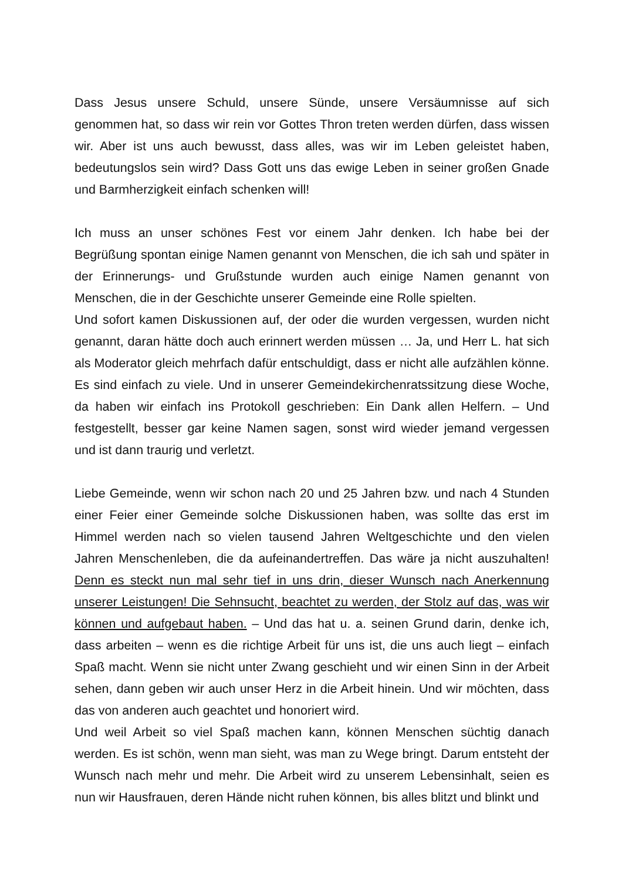Dass Jesus unsere Schuld, unsere Sünde, unsere Versäumnisse auf sich genommen hat, so dass wir rein vor Gottes Thron treten werden dürfen, dass wissen wir. Aber ist uns auch bewusst, dass alles, was wir im Leben geleistet haben, bedeutungslos sein wird? Dass Gott uns das ewige Leben in seiner großen Gnade und Barmherzigkeit einfach schenken will!
Ich muss an unser schönes Fest vor einem Jahr denken. Ich habe bei der Begrüßung spontan einige Namen genannt von Menschen, die ich sah und später in der Erinnerungs- und Grußstunde wurden auch einige Namen genannt von Menschen, die in der Geschichte unserer Gemeinde eine Rolle spielten.
Und sofort kamen Diskussionen auf, der oder die wurden vergessen, wurden nicht genannt, daran hätte doch auch erinnert werden müssen … Ja, und Herr L. hat sich als Moderator gleich mehrfach dafür entschuldigt, dass er nicht alle aufzählen könne. Es sind einfach zu viele. Und in unserer Gemeindekirchenratssitzung diese Woche, da haben wir einfach ins Protokoll geschrieben: Ein Dank allen Helfern. – Und festgestellt, besser gar keine Namen sagen, sonst wird wieder jemand vergessen und ist dann traurig und verletzt.
Liebe Gemeinde, wenn wir schon nach 20 und 25 Jahren bzw. und nach 4 Stunden einer Feier einer Gemeinde solche Diskussionen haben, was sollte das erst im Himmel werden nach so vielen tausend Jahren Weltgeschichte und den vielen Jahren Menschenleben, die da aufeinandertreffen. Das wäre ja nicht auszuhalten! Denn es steckt nun mal sehr tief in uns drin, dieser Wunsch nach Anerkennung unserer Leistungen! Die Sehnsucht, beachtet zu werden, der Stolz auf das, was wir können und aufgebaut haben. – Und das hat u. a. seinen Grund darin, denke ich, dass arbeiten – wenn es die richtige Arbeit für uns ist, die uns auch liegt – einfach Spaß macht. Wenn sie nicht unter Zwang geschieht und wir einen Sinn in der Arbeit sehen, dann geben wir auch unser Herz in die Arbeit hinein. Und wir möchten, dass das von anderen auch geachtet und honoriert wird.
Und weil Arbeit so viel Spaß machen kann, können Menschen süchtig danach werden. Es ist schön, wenn man sieht, was man zu Wege bringt. Darum entsteht der Wunsch nach mehr und mehr. Die Arbeit wird zu unserem Lebensinhalt, seien es nun wir Hausfrauen, deren Hände nicht ruhen können, bis alles blitzt und blinkt und